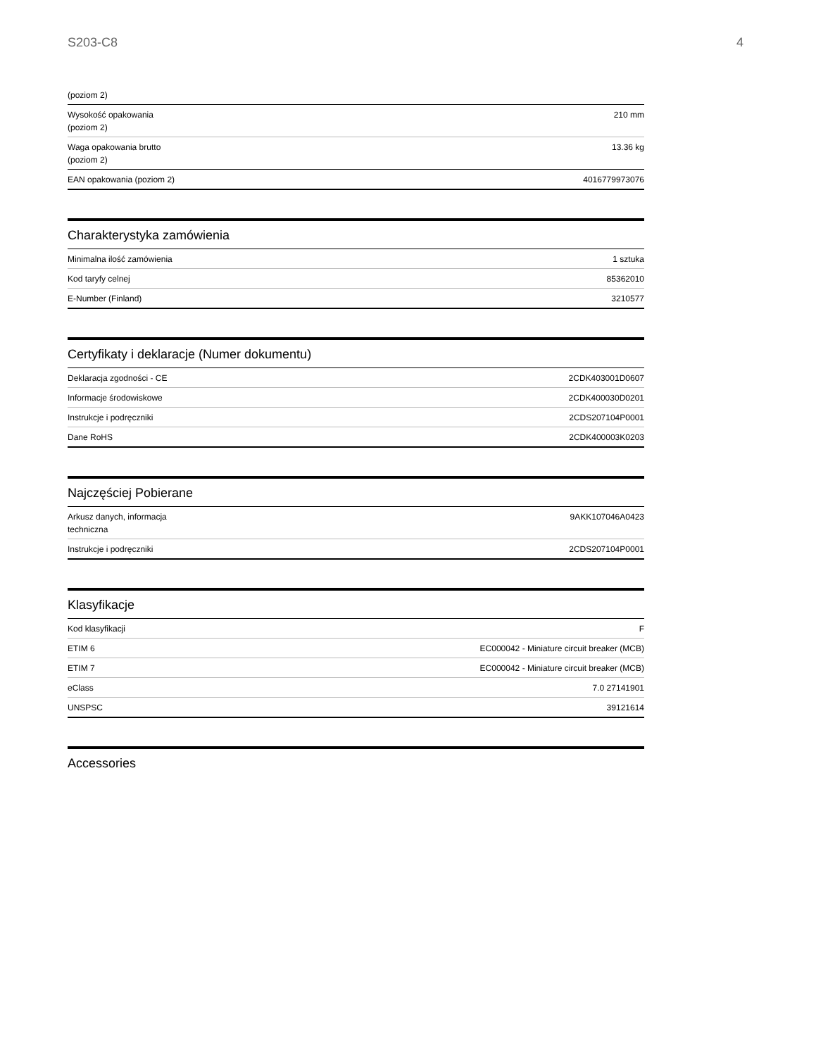S203-C8 4
| (poziom 2) | |
| Wysokość opakowania (poziom 2) | 210 mm |
| Waga opakowania brutto (poziom 2) | 13.36 kg |
| EAN opakowania (poziom 2) | 4016779973076 |
Charakterystyka zamówienia
| Minimalna ilość zamówienia | 1 sztuka |
| Kod taryfy celnej | 85362010 |
| E-Number (Finland) | 3210577 |
Certyfikaty i deklaracje (Numer dokumentu)
| Deklaracja zgodności - CE | 2CDK403001D0607 |
| Informacje środowiskowe | 2CDK400030D0201 |
| Instrukcje i podręczniki | 2CDS207104P0001 |
| Dane RoHS | 2CDK400003K0203 |
Najczęściej Pobierane
| Arkusz danych, informacja techniczna | 9AKK107046A0423 |
| Instrukcje i podręczniki | 2CDS207104P0001 |
Klasyfikacje
| Kod klasyfikacji | F |
| ETIM 6 | EC000042 - Miniature circuit breaker (MCB) |
| ETIM 7 | EC000042 - Miniature circuit breaker (MCB) |
| eClass | 7.0 27141901 |
| UNSPSC | 39121614 |
Accessories